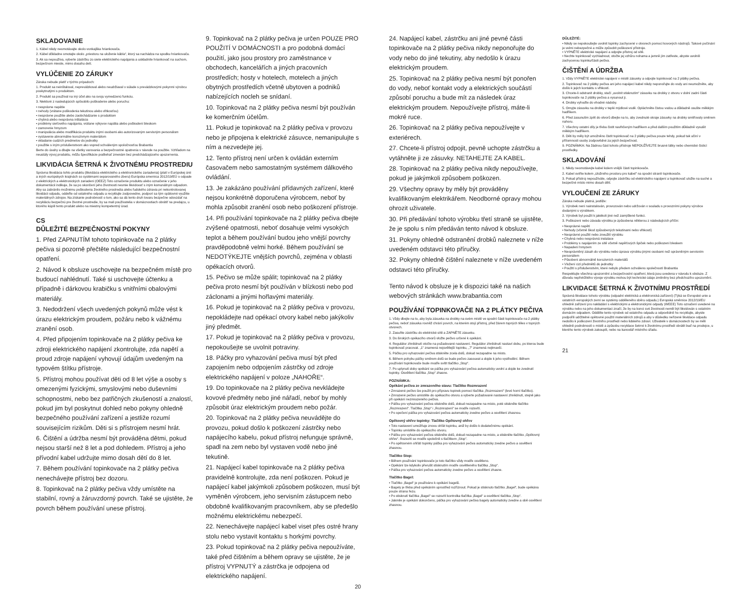SKLADOVANIE
1. Kábel nikdy neomotávajte okolo vonkajška hriankovača.
2. Kábel dôkladne omotajte okolo „priestoru na uloženie kábla“, ktorý sa nachádza na spodku hriankovača.
3. Ak sa nepoužíva, vyberte zástrčku zo siete elektrického napájania a uskladnite hriankovač na suchom, bezpečnom mieste, mimo dosahu detí.
VYLÚČENIE ZO ZÁRUKY
Záruka nebude platiť v týchto prípadoch:
1. Produkt sa neinštaloval, nepreválzkoval alebo neudržiaval v súlade s prevádzkovými pokynmi výrobcu poskytnutými s produktom.
2. Produkt sa používal na iný účel ako na svoju vymedzenú funkciu.
3. Niektoré z nasledujúcich spôsobilo poškodenie alebo poruchu:
• nesprávne napätie
• nehody (vrátane poškodenia tekutinou alebo vlhkosťou)
• nesprávne použitie alebo zaobchádzanie s produktom
• chybná alebo nesprávna inštalácia
• problémy sieťového napájania, vrátane výkyvov napätia alebo poškodení bleskom
• zamorenie hmyzom
• manipulácia alebo modifikácia produktu inými osobami ako autorizovaným servisným personálom
• vystavenie abnormálne korozívnym materiálom
• vkladanie cudzích predmetov do jednotky
• použitie s iným príslušenstvom ako vopred schváleným spoločnosťou Brabantia
Berte do úvahy a dbajte na všetky varovania a bezpečnostné opatrenia v návode na použitie. Vzhľadom na neustály vývoj produktu, môžu špecifikácie podliehať zmenám bez predchádzajúceho upozornenia.
LIKVIDÁCIA ŠETRNÁ K ŽIVOTNÉMU PROSTREDIU
Správna likvidácia tohto produktu (likvidácia elektrického a elektronického zariadenia) (platí v Európskej únii a iných európskych krajinách so systémami separovaného zberu) Európska smernica 2012/19/EÚ o odpade z elektrických a elektronických zariadení (OEEZ) Toto označenie produktu alebo označenie v jeho dokumentácii indikuje, že sa po skončení jeho životnosti nesmie likvidovať s iným komunálnym odpadom. Aby sa zabránilo možnému poškodeniu životného prostredia alebo ľudského zdravia pri nekontrolovanej likvidácii odpadu, oddeľte od ostatného odpadu a recyklujte zodpovedne, podporí sa tým opätovné využitie materiálnych zdrojov. Na získanie podrobností o tom, ako sa dá tento druh tovaru bezpečne odovzdať na recykláciu bezpečnú pre životné prostredie, by sa mali používatelia v domácnostiach obrátiť na predajcu, u ktorého kúpili tento produkt alebo na miestny kompetentný úrad.
CS
DŮLEŽITÉ BEZPEČNOSTNÍ POKYNY
1. Před ZAPNUTÍM tohoto topinkovače na 2 plátky pečiva si pozorně přečtěte následující bezpečnostní opatření.
2. Návod k obsluze uschovejte na bezpečném místě pro budoucí nahlédnutí. Také si uschovejte účtenku a případně i dárkovou krabičku s vnitřními obalovými materiály.
3. Nedodržení všech uvedených pokynů může vést k úrazu elektrickým proudem, požáru nebo k vážnému zranění osob.
4. Před připojením topinkovače na 2 plátky pečiva ke zdroji elektrického napájení zkontrolujte, zda napětí a proud zdroje napájení vyhovují údajům uvedeným na typovém štítku přístroje.
5. Přístroj mohou používat děti od 8 let výše a osoby s omezenými fyzickými, smyslovými nebo duševními schopnostmi, nebo bez patřičných zkušeností a znalostí, pokud jim byl poskytnut dohled nebo pokyny ohledně bezpečného používání zařízení a jestliže rozumí souvisejícím rizikům. Děti si s přístrojem nesmí hrát.
6. Čištění a údržba nesmí být prováděna dětmi, pokud nejsou starší než 8 let a pod dohledem. Přístroj a jeho přívodní kabel udržujte mimo dosah dětí do 8 let.
7. Během používání topinkovače na 2 plátky pečiva nenechávejte přístroj bez dozoru.
8. Topinkovač na 2 plátky pečiva vždy umístěte na stabilní, rovný a žáruvzdorný povrch. Také se ujistěte, že povrch během používání unese přístroj.
9. Topinkovač na 2 plátky pečiva je určen POUZE PRO POUŽITÍ V DOMÁCNOSTI a pro podobná domácí použití, jako jsou prostory pro zaměstnance v obchodech, kancelářích a jiných pracovních prostředích; hosty v hotelech, motelech a jiných obytných prostředích včetně ubytoven a podniků nabízejících nocleh se snídaní.
10. Topinkovač na 2 plátky pečiva nesmí být používán ke komerčním účelům.
11. Pokud je topinkovač na 2 plátky pečiva v provozu nebo je připojena k elektrické zásuvce, nemanipulujte s ním a nezvedejte jej.
12. Tento přístroj není určen k ovládán externím časovačem nebo samostatným systémem dálkového ovládání.
13. Je zakázáno používání přídavných zařízení, které nejsou konkrétně doporučena výrobcem, neboť by mohla způsobit zranění osob nebo poškození přístroje.
14. Při používání topinkovače na 2 plátky pečiva dbejte zvýšené opatrnosti, neboť dosahuje velmi vysokých teplot a během používání budou jeho vnější povrchy pravděpodobně velmi horké. Během používání se NEDOTÝKEJTE vnějších povrchů, zejména v oblasti opékacích otvorů.
15. Pečivo se může spálit; topinkovač na 2 plátky pečiva proto nesmí být používán v blízkosti nebo pod záclonami a jinými hořlavými materiály.
16. Pokud je topinkovač na 2 plátky pečiva v provozu, nepokládejte nad opékací otvory kabel nebo jakýkoliv jiný předmět.
17. Pokud je topinkovač na 2 plátky pečiva v provozu, nepokoušejte se uvolnit potraviny.
18. Páčky pro vyhazování pečiva musí být před zapojením nebo odpojením zástrčky od zdroje elektrického napájení v poloze „NAHOŘE“.
19. Do topinkovače na 2 plátky pečiva nevkládejte kovové předměty nebo jiné nářadí, neboť by mohly způsobit úraz elektrickým proudem nebo požár.
20. Topinkovač na 2 plátky pečiva neuvádějte do provozu, pokud došlo k poškození zástrčky nebo napájecího kabelu, pokud přístroj nefunguje správně, spadl na zem nebo byl vystaven vodě nebo jiné tekutině.
21. Napájecí kabel topinkovače na 2 plátky pečiva pravidelně kontrolujte, zda není poškozen. Pokud je napájecí kabel jakýmkoli způsobem poškozen, musí být vyměněn výrobcem, jeho servisním zástupcem nebo obdobně kvalifikovaným pracovníkem, aby se předešlo možnému elektrickému nebezpečí.
22. Nenechávejte napájecí kabel viset přes ostré hrany stolu nebo vystavit kontaktu s horkými povrchy.
23. Pokud topinkovač na 2 plátky pečiva nepoužíváte, také před čištěním a během opravy se ujistěte, že je přístroj VYPNUTÝ a zástrčka je odpojena od elektrického napájení.
20
24. Napájecí kabel, zástrčku ani jiné pevné části topinkovače na 2 plátky pečiva nikdy neponořujte do vody nebo do jiné tekutiny, aby nedošlo k úrazu elektrickým proudem.
25. Topinkovač na 2 plátky pečiva nesmí být ponořen do vody, neboť kontakt vody a elektrických součástí způsobí poruchu a bude mít za následek úraz elektrickým proudem. Nepoužívejte přístroj, máte-li mokré ruce.
26. Topinkovač na 2 plátky pečiva nepoužívejte v exteriérech.
27. Chcete-li přístroj odpojit, pevně uchopte zástrčku a vytáhněte ji ze zásuvky. NETAHEJTE ZA KABEL.
28. Topinkovač na 2 plátky pečiva nikdy nepoužívejte, pokud je jakýmkoli způsobem poškozen.
29. Všechny opravy by měly být prováděny kvalifikovaným elektrikářem. Neodborné opravy mohou ohrozit uživatele.
30. Při předávání tohoto výrobku třetí straně se ujistěte, že je spolu s ním předáván tento návod k obsluze.
31. Pokyny ohledně odstranění drobků naleznete v níže uvedeném odstavci této příručky.
32. Pokyny ohledně čištění naleznete v níže uvedeném odstavci této příručky.
Tento návod k obsluze je k dispozici také na našich webových stránkách www.brabantia.com
POUŽÍVÁNÍ TOPINKOVAČE NA 2 PLÁTKY PEČIVA
1. Vždy dbejte na to, aby byla zásuvka na drobky na svém místě ve spodní části topinkovače na 2 plátky pečiva, neboť zásuvka rovněž chrání povrch, na kterém stojí přístroj, před žárem topných těles v topných otvorech.
2. Zasuňte zástrčku do elektrické sítě a ZAPNĚTE zásuvku.
3. Do širokých opékacího otvorů vložte pečivo určené k opékání.
4. Regulátor zhnědnutí otočte na požadované nastavení. Regulátor zhnědnutí nastaví dobu, po kterou bude topinkovač pracovat. „1“ znamená nejsvětlejší topinku, „7“ znamená nejtmavší.
5. Páčku pro vyhazování pečiva stiskněte zcela dolů, dokud nezapadne na místo.
6. Během pohybu páčky směrem dolů se bude pečivo zasouvat a dojde k jeho vystředění. Během používání topinkovače bude modře svítit tlačítko „Stop“.
7. Po uplynutí doby opékání se páčka pro vyhazování pečiva automaticky uvolní a dojde ke zvednutí topinky. Osvětlení tlačítka „Stop“ zhasne.
POZNÁMKA:
Opékání pečiva ze zmrazeného stavu: Tlačítko Rozmrazení
• Zmrazené pečivo lze použít pro přípravu topinek pomocí tlačítka „Rozmrazení“ (levé horní tlačítko).
• Zmrazené pečivo umístěte do opékacího otvoru a vyberte požadované nastavení zhnědnutí, stejně jako při opékání nezmrazeného pečiva.
• Páčku pro vyhazování pečiva stiskněte dolů, dokud nezapadne na místo, poté stiskněte tlačítko „Rozmrazení“. Tlačítka „Stop“ i „Rozmrazení“ se modře rozsvítí.
• Po opečení páčka pro vyhazování pečiva automaticky zvedne pečivo a osvětlení zhasnou.
Opětovný ohřev topinky: Tlačítko Opětovný ohřev
• Toto nastavení umožňuje znovu ohřát topinku, aniž by došlo k dodatečnému opékání.
• Topinku umístěte do opékacího otvoru.
• Páčku pro vyhazování pečiva stiskněte dolů, dokud nezapadne na místo, a stiskněte tlačítko „Opětovný ohřev“. Rozsvítí se modře společně s tlačítkem „Stop“.
• Po opětovném ohřátí topinky páčka pro vyhazování pečiva automaticky zvedne pečivo a osvětlení zhasnou.
Tlačítko Stop:
• Během používání topinkovače je toto tlačítko vždy modře osvětleno.
• Opékání lze kdykoliv přerušit stisknutím modře osvětleného tlačítka „Stop“.
• Páčka pro vyhazování pečiva automaticky zvedne pečivo a osvětlení zhasne.
Tlačítko Bagel:
• Tlačítko „Bagel“ je používáno k opékání bagelů.
• Bagely je třeba před opékáním uprostřed rozříznout. Pokud je stisknuto tlačítko „Bagel“, bude opékána pouze strana řezu.
• Po stisknutí tlačítka „Bagel“ se rozsvítí kontrolka tlačítka „Bagel“ a osvětlení tlačítka „Stop“.
• Jakmile je opékání dokončeno, páčka pro vyhazování pečiva bagely automaticky zvedne a obě osvětlení zhasnou.
DŮLEŽITÉ:
• Nikdy se nepokoušejte uvolnit topinky zachycené v otvorech pomocí kovových nástrojů. Takové počínání je velmi nebezpečné a může způsobit poškození přístroje.
• VYPNĚTE elektrické napájení a odpojte přístroj od sítě.
• Nechte topinkovač vychladnout, otočte jej vzhůru nohama a jemně jím zatřeste, abyste uvolnili zachycenou topinku/části pečiva.
ČIŠTĚNÍ A ÚDRŽBA
1. Vždy VYPNĚTE elektrické napájení v místě zásuvky a odpojte topinkovač na 2 plátky pečiva.
2. Topinkovač na 2 plátky pečiva ani jeho napájecí kabel nikdy neponořujte do vody ani neumožněte, aby došlo k jejich kontaktu s vlhkostí.
3. Chcete-li odstranit drobky, stačí „uvolnit stisknutím“ zásuvku na drobky z otvoru v dolní zadní části topinkovače na 2 plátky pečiva a vysunout ji.
4. Drobky vyhoďte do vhodné nádoby.
5. Omyjte zásuvku na drobky v teplé mýdlové vodě. Opláchněte čistou vodou a důkladně osušte měkkým hadříkem.
6. Před zasunutím zpět do otvorů dbejte na to, aby zvednuté okraje zásuvky na drobky směřovaly směrem nahoru.
7. Všechny ostatní díly je třeba čistit navlhčeným hadříkem a před dalším použitím důkladně vysušit měkkým hadříkem.
8. Děti by měly být umožněno čistit topinkovač na 2 plátky pečiva pouze tehdy, pokud tak učiní v přítomnosti osoby zodpovědné za jejich bezpečnost.
9. POZNÁMKA: Na žádnou část tohoto přístroje NEPOUŽÍVEJTE brusné látky nebo chemické čisticí prostředky.
SKLADOVÁNÍ
1. Nikdy neomotávejte kabel kolem vnější části topinkovače.
2. Kabel oviňte kolem „úložného prostoru pro kabel“ na spodní straně topinkovače.
3. Pokud přístroj nepoužíváte, odpojte zástrčku od elektrického napájení a topinkovač uložte na suché a bezpečné místo mimo dosah dětí.
VYLOUČENÍ ZE ZÁRUKY
Záruka nebude platná, jestliže:
1. Výrobek není nainstalován, provozován nebo udržován v souladu s provozními pokyny výrobce dodanými s výrobkem.
2. Výrobek byl použit k jakékoli jiné než zamýšlené funkci.
3. Poškození nebo závada výrobku je způsobena některou z následujících příčin:
• Nesprávné napětí
• Nehody (včetně škod způsobených tekutinami nebo vlhkostí)
• Nesprávné použití nebo zneužití výrobku
• Chybná nebo nesprávná instalace
• Problémy s napájením ze sítě včetně napěťových špiček nebo poškození bleskem
• Napadení hmyzem
• Neoprávněný zásah do výrobku nebo úprava výrobku jinými osobami než oprávněným servisním personálem
• Působení abnormálně korozivních materiálů
• Vložení cizí předmětů do jednotky
• Použití s příslušenstvím, které nebylo předem schváleno společností Brabantia
Respektujte všechna upozornění a bezpečnostní opatření, která jsou uvedena v návodu k obsluze. Z důvodu nepřetržitého vývoje výrobku mohou být technické údaje změněny bez předchozího upozornění.
LIKVIDACE ŠETRNÁ K ŽIVOTNÍMU PROSTŘEDÍ
Správná likvidace tohoto výrobku (odpadní elektrická a elektronická zařízení) (Týká se Evropské unie a ostatních evropských zemí se systémy odděleného sběru odpadu.) Evropská směrnice 2012/19/EU ohledně zařízení pro nakládání s elektrickými a elektronickými odpady (WEEE) Toto označení uvedené na výrobku nebo na jeho dokumentaci značí, že by na konci své životnosti neměl být likvidován s ostatním domácím odpadem. Oddělte tento výrobek od ostatního odpadu a odpovědně ho recyklujte, abyste podpořili udržitelné opětovné použití materiálních zdrojů a aby v důsledku neřízené likvidace odpadu nedošlo k poškození životního prostředí nebo lidského zdraví. Uživatelé v domácnostech by se měli ohledně podrobností o místě a způsobu recyklace šetrné k životnímu prostředí obrátit buď na prodejce, u kterého tento výrobek zakoupili, nebo na kancelář místního úřadu.
21